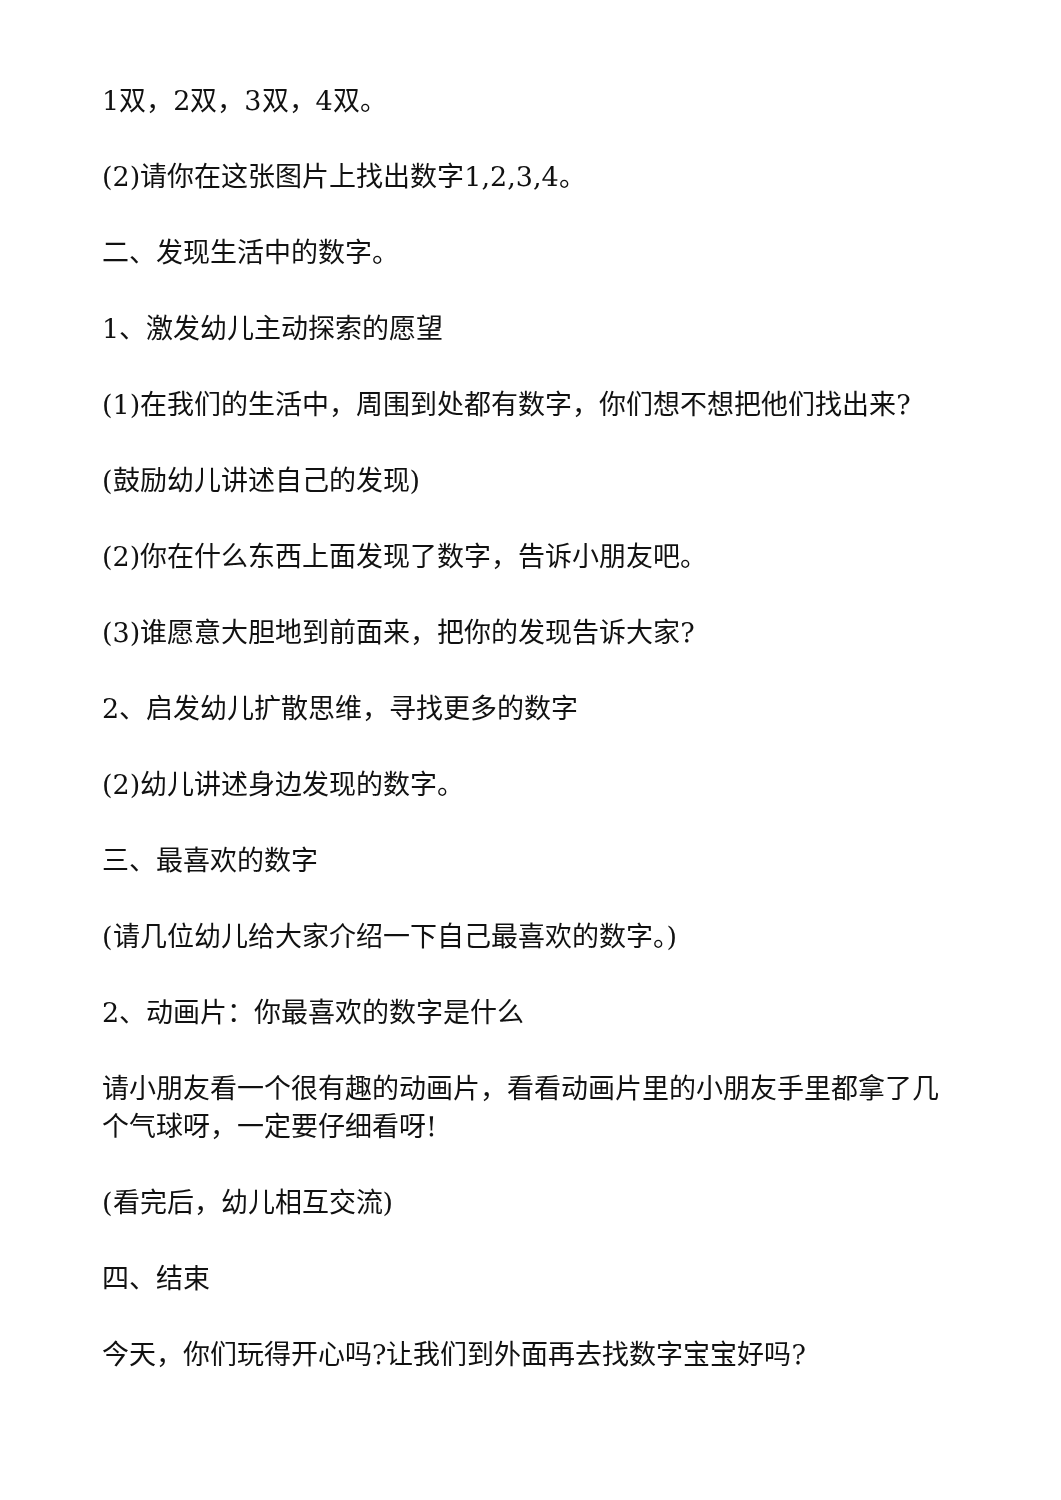1双，2双，3双，4双。
(2)请你在这张图片上找出数字1,2,3,4。
二、发现生活中的数字。
1、激发幼儿主动探索的愿望
(1)在我们的生活中，周围到处都有数字，你们想不想把他们找出来?
(鼓励幼儿讲述自己的发现)
(2)你在什么东西上面发现了数字，告诉小朋友吧。
(3)谁愿意大胆地到前面来，把你的发现告诉大家?
2、启发幼儿扩散思维，寻找更多的数字
(2)幼儿讲述身边发现的数字。
三、最喜欢的数字
(请几位幼儿给大家介绍一下自己最喜欢的数字。)
2、动画片：你最喜欢的数字是什么
请小朋友看一个很有趣的动画片，看看动画片里的小朋友手里都拿了几个气球呀，一定要仔细看呀!
(看完后，幼儿相互交流)
四、结束
今天，你们玩得开心吗?让我们到外面再去找数字宝宝好吗?